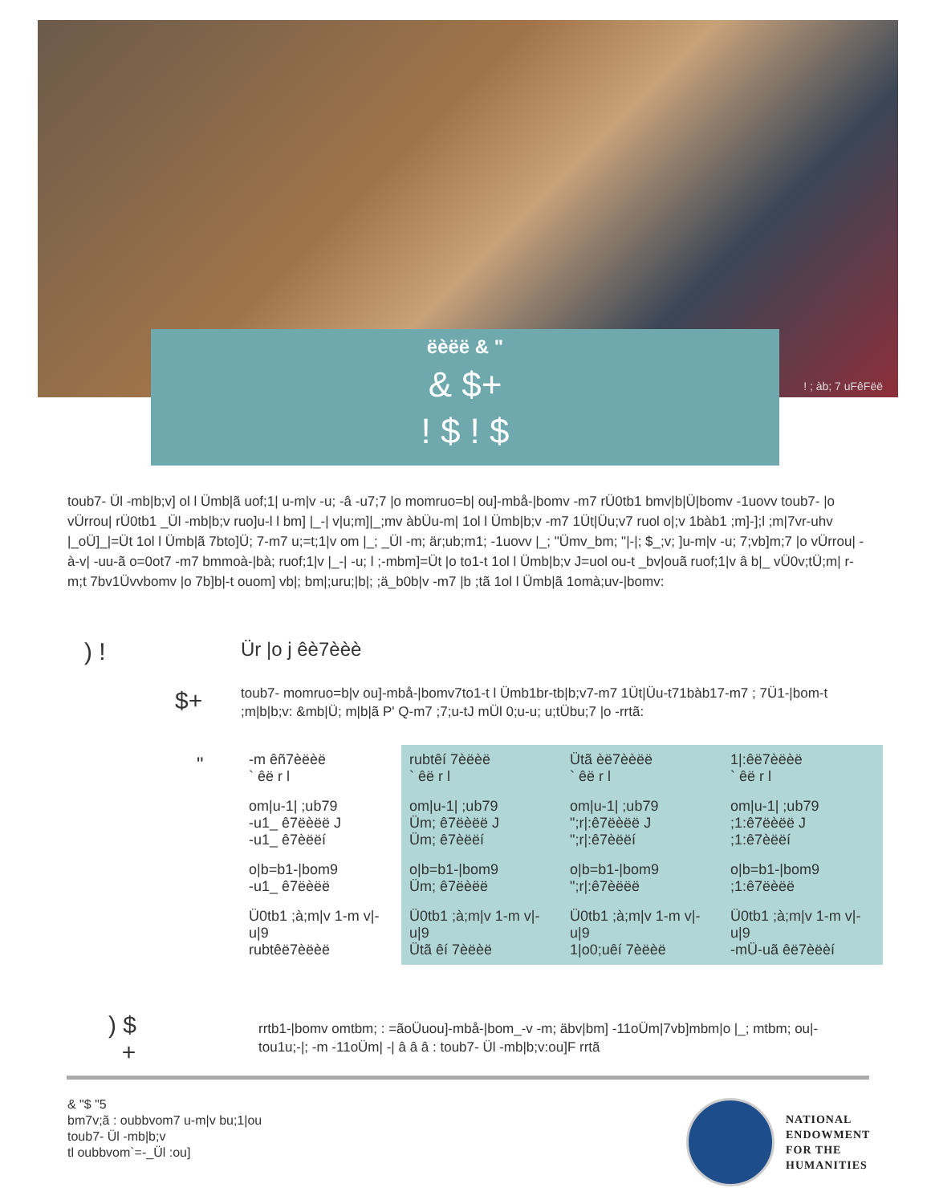! ; àb; 7 uFêFëë
ëèëë & "
& $+
! $ ! $
toub7- Ül -mb|b;v] ol l Ümb|ã uof;1| u-m|v -u; -â -u7;7 |o momruo=b| ou]-mbå-|bomv -m7 rÜ0tb1 bmv|b|Ü|bomv -1uovv toub7- |o vÜrrou| rÜ0tb1 _Ül -mb|b;v ruo]u-l l bm] |_-| v|u;m]|_;mv àbÜu-m| 1ol l Ümb|b;v -m7 1Üt|Üu;v7 ruol o|;v 1bàb1 ;m]-];l ;m|7vr-uhv |_oÜ]_|=Üt 1ol l Ümb|ã 7bto]Ü; 7-m7 u;=t;1|v om |_; _Ül -m; är;ub;m1; -1uovv |_; "Ümv_bm; "|-|; $_;v; ]u-m|v -u; 7;vb]m;7 |o vÜrrou| - à-v| -uu-ã o=0ot7 -m7 bmmoà-|bà; ruof;1|v |_-| -u; l ;-mbm]=Üt |o to1-t 1ol l Ümb|b;v J=uol ou-t _bv|ouã ruof;1|v â b|_ vÜ0v;tÜ;m| r-m;t 7bv1Üvvbomv |o 7b]b|-t ouom] vb|; bm|;uru;|b|; ;ä_b0b|v -m7 |b ;tã 1ol l Ümb|ã 1omà;uv-|bomv:
) ! Ür |o j êè7èèè
$+
toub7- momruo=b|v ou]-mbå-|bomv7to1-t l Ümb1br-tb|b;v7-m7 1Üt|Üu-t71bàb17-m7 ; 7Ü1-|bom-t ;m|b|b;v: &mb|Ü; m|b|ã P' Q-m7 ;7;u-tJ mÜl 0;u-u; u;tÜbu;7 |o -rrtã:
"
| -m êñ7èëèë ` êë r l | rubtêí 7èëèë ` êë r l | Ütã èë7èèëë ` êë r l | 1/:êë7èëèë ` êë r l |
| --- | --- | --- | --- |
| om/u-1/ ;ub79 -u1_ ê7ëèëë J -u1_ ê7èëëí | om/u-1/ ;ub79 Üm; ê7ëèëë J Üm; ê7èëëí | om/u-1/ ;ub79 ";r/:ê7ëèëë J ";r/:ê7èëëí | om/u-1/ ;ub79 ;1:ê7ëèëë J ;1:ê7èëëí |
| o/b=b1-/bom9 -u1_ ê7ëèëë | o/b=b1-/bom9 Üm; ê7ëèëë | o/b=b1-/bom9 ";r/:ê7èëëë | o/b=b1-/bom9 ;1:ê7ëèëë |
| Ü0tb1 ;à;m/v 1-m v/-u/9 rubtêë7èëèë | Ü0tb1 ;à;m/v 1-m v/-u/9 Ütã êí 7èëèë | Ü0tb1 ;à;m/v 1-m v/-u/9 1/o0;uêí 7èëèë | Ü0tb1 ;à;m/v 1-m v/-u/9 -mÜ-uã êë7èëèí |
) $
+
rrtb1-|bomv omtbm; : =ãoÜuou]-mbå-|bom_-v -m; äbv|bm] -11oÜm|7vb]mbm|o |_; mtbm; ou|-tou1u;-|; -m -11oÜm| -| â â â : toub7- Ül -mb|b;v:ou]F rrtã
& "$ "5
bm7v;ã : oubbvom7 u-m|v bu;1|ou
toub7- Ül -mb|b;v
tl oubbvom`=-_Ül :ou]
NATIONAL
ENDOWMENT
FOR THE
HUMANITIES